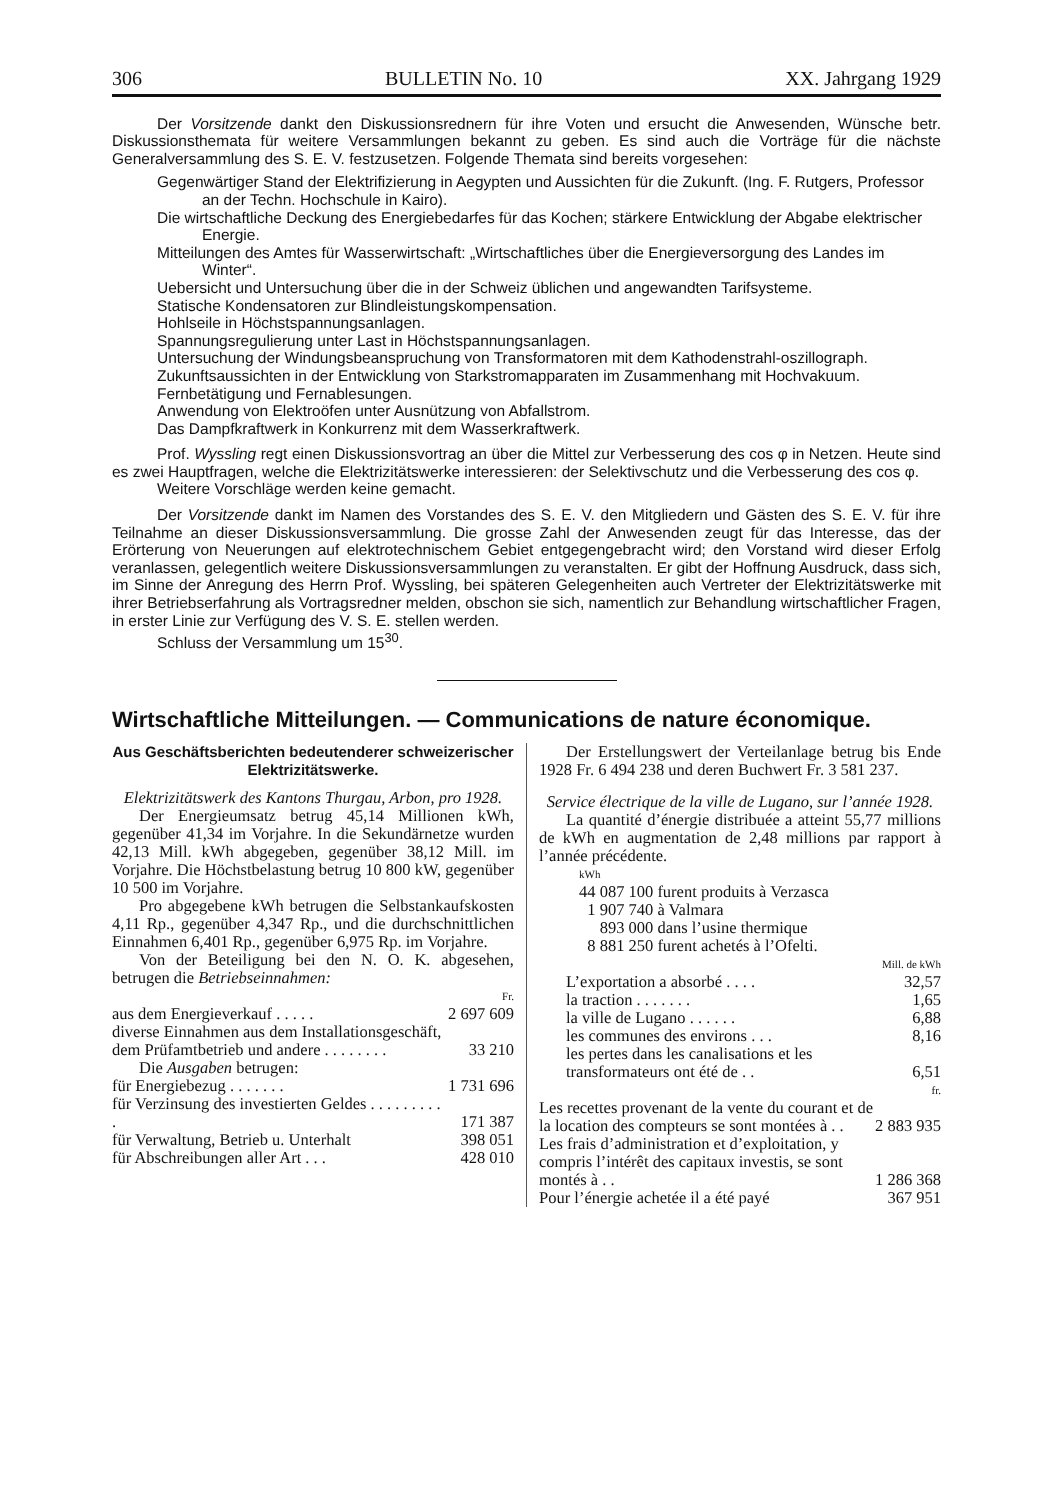306 BULLETIN No. 10 XX. Jahrgang 1929
Der Vorsitzende dankt den Diskussionsrednern für ihre Voten und ersucht die Anwesenden, Wünsche betr. Diskussionsthemata für weitere Versammlungen bekannt zu geben. Es sind auch die Vorträge für die nächste Generalversammlung des S. E. V. festzusetzen. Folgende Themata sind bereits vorgesehen:
Gegenwärtiger Stand der Elektrifizierung in Aegypten und Aussichten für die Zukunft. (Ing. F. Rutgers, Professor an der Techn. Hochschule in Kairo).
Die wirtschaftliche Deckung des Energiebedarfes für das Kochen; stärkere Entwicklung der Abgabe elektrischer Energie.
Mitteilungen des Amtes für Wasserwirtschaft: „Wirtschaftliches über die Energieversorgung des Landes im Winter“.
Uebersicht und Untersuchung über die in der Schweiz üblichen und angewandten Tarifsysteme.
Statische Kondensatoren zur Blindleistungskompensation.
Hohlseile in Höchstspannungsanlagen.
Spannungsregulierung unter Last in Höchstspannungsanlagen.
Untersuchung der Windungsbeanspruchung von Transformatoren mit dem Kathodenstrahl-oszillograph.
Zukunftsaussichten in der Entwicklung von Starkstromapparaten im Zusammenhang mit Hochvakuum.
Fernbetätigung und Fernablesungen.
Anwendung von Elektroöfen unter Ausnützung von Abfallstrom.
Das Dampfkraftwerk in Konkurrenz mit dem Wasserkraftwerk.
Prof. Wyssling regt einen Diskussionsvortrag an über die Mittel zur Verbesserung des cos φ in Netzen. Heute sind es zwei Hauptfragen, welche die Elektrizitätswerke interessieren: der Selektivschutz und die Verbesserung des cos φ.
Weitere Vorschläge werden keine gemacht.
Der Vorsitzende dankt im Namen des Vorstandes des S. E. V. den Mitgliedern und Gästen des S. E. V. für ihre Teilnahme an dieser Diskussionsversammlung. Die grosse Zahl der Anwesenden zeugt für das Interesse, das der Erörterung von Neuerungen auf elektrotechnischem Gebiet entgegengebracht wird; den Vorstand wird dieser Erfolg veranlassen, gelegentlich weitere Diskussionsversammlungen zu veranstalten. Er gibt der Hoffnung Ausdruck, dass sich, im Sinne der Anregung des Herrn Prof. Wyssling, bei späteren Gelegenheiten auch Vertreter der Elektrizitätswerke mit ihrer Betriebserfahrung als Vortragsredner melden, obschon sie sich, namentlich zur Behandlung wirtschaftlicher Fragen, in erster Linie zur Verfügung des V. S. E. stellen werden.
Schluss der Versammlung um 15<sup>30</sup>.
Wirtschaftliche Mitteilungen. — Communications de nature économique.
Aus Geschäftsberichten bedeutenderer schweizerischer Elektrizitätswerke.
Elektrizitätswerk des Kantons Thurgau, Arbon, pro 1928.
Der Energieumsatz betrug 45,14 Millionen kWh, gegenüber 41,34 im Vorjahre. In die Sekundärnetze wurden 42,13 Mill. kWh abgegeben, gegenüber 38,12 Mill. im Vorjahre. Die Höchstbelastung betrug 10 800 kW, gegenüber 10 500 im Vorjahre.
Pro abgegebene kWh betrugen die Selbstankaufskosten 4,11 Rp., gegenüber 4,347 Rp., und die durchschnittlichen Einnahmen 6,401 Rp., gegenüber 6,975 Rp. im Vorjahre.
Von der Beteiligung bei den N. O. K. abgesehen, betrugen die Betriebseinnahmen:
| | Fr. |
| aus dem Energieverkauf . . . . . | 2 697 609 |
| diverse Einnahmen aus dem Installationsgeschäft, dem Prüfamtbetrieb und andere . . . . . . . . | 33 210 |
| Die Ausgaben betrugen: | |
| für Energiebezug . . . . . . . | 1 731 696 |
| für Verzinsung des investierten Geldes . . . . . . . . . . | 171 387 |
| für Verwaltung, Betrieb u. Unterhalt | 398 051 |
| für Abschreibungen aller Art . . . | 428 010 |
Der Erstellungswert der Verteilanlage betrug bis Ende 1928 Fr. 6 494 238 und deren Buchwert Fr. 3 581 237.
Service électrique de la ville de Lugano, sur l’année 1928.
La quantité d’énergie distribuée a atteint 55,77 millions de kWh en augmentation de 2,48 millions par rapport à l’année précédente.
| kWh | |
| 44 087 100 | furent produits à Verzasca |
| 1 907 740 | à Valmara |
| 893 000 | dans l’usine thermique |
| 8 881 250 | furent achetés à l’Ofelti. |
| | Mill. de kWh |
| L’exportation a absorbé . . . . | 32,57 |
| la traction . . . . . . . | 1,65 |
| la ville de Lugano . . . . . . | 6,88 |
| les communes des environs . . . | 8,16 |
| les pertes dans les canalisations et les transformateurs ont été de . . | 6,51 |
| | fr. |
| Les recettes provenant de la vente du courant et de la location des compteurs se sont montées à . . | 2 883 935 |
| Les frais d’administration et d’exploitation, y compris l’intérêt des capitaux investis, se sont montés à . . | 1 286 368 |
| Pour l’énergie achetée il a été payé | 367 951 |